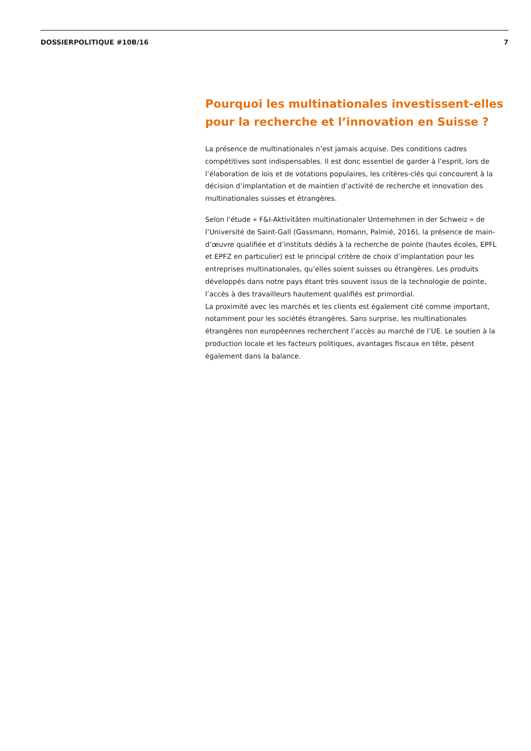DOSSIERPOLITIQUE #10B/16 7
Pourquoi les multinationales investissent-elles pour la recherche et l’innovation en Suisse ?
La présence de multinationales n’est jamais acquise. Des conditions cadres compétitives sont indispensables. Il est donc essentiel de garder à l’esprit, lors de l’élaboration de lois et de votations populaires, les critères-clés qui concourent à la décision d’implantation et de maintien d’activité de recherche et innovation des multinationales suisses et étrangères.
Selon l’étude « F&I-Aktivitäten multinationaler Unternehmen in der Schweiz » de l’Université de Saint-Gall (Gassmann, Homann, Palmié, 2016), la présence de main-d’œuvre qualifiée et d’instituts dédiés à la recherche de pointe (hautes écoles, EPFL et EPFZ en particulier) est le principal critère de choix d’implantation pour les entreprises multinationales, qu’elles soient suisses ou étrangères. Les produits développés dans notre pays étant très souvent issus de la technologie de pointe, l’accès à des travailleurs hautement qualifiés est primordial.
La proximité avec les marchés et les clients est également cité comme important, notamment pour les sociétés étrangères. Sans surprise, les multinationales étrangères non européennes recherchent l’accès au marché de l’UE. Le soutien à la production locale et les facteurs politiques, avantages fiscaux en tête, pèsent également dans la balance.